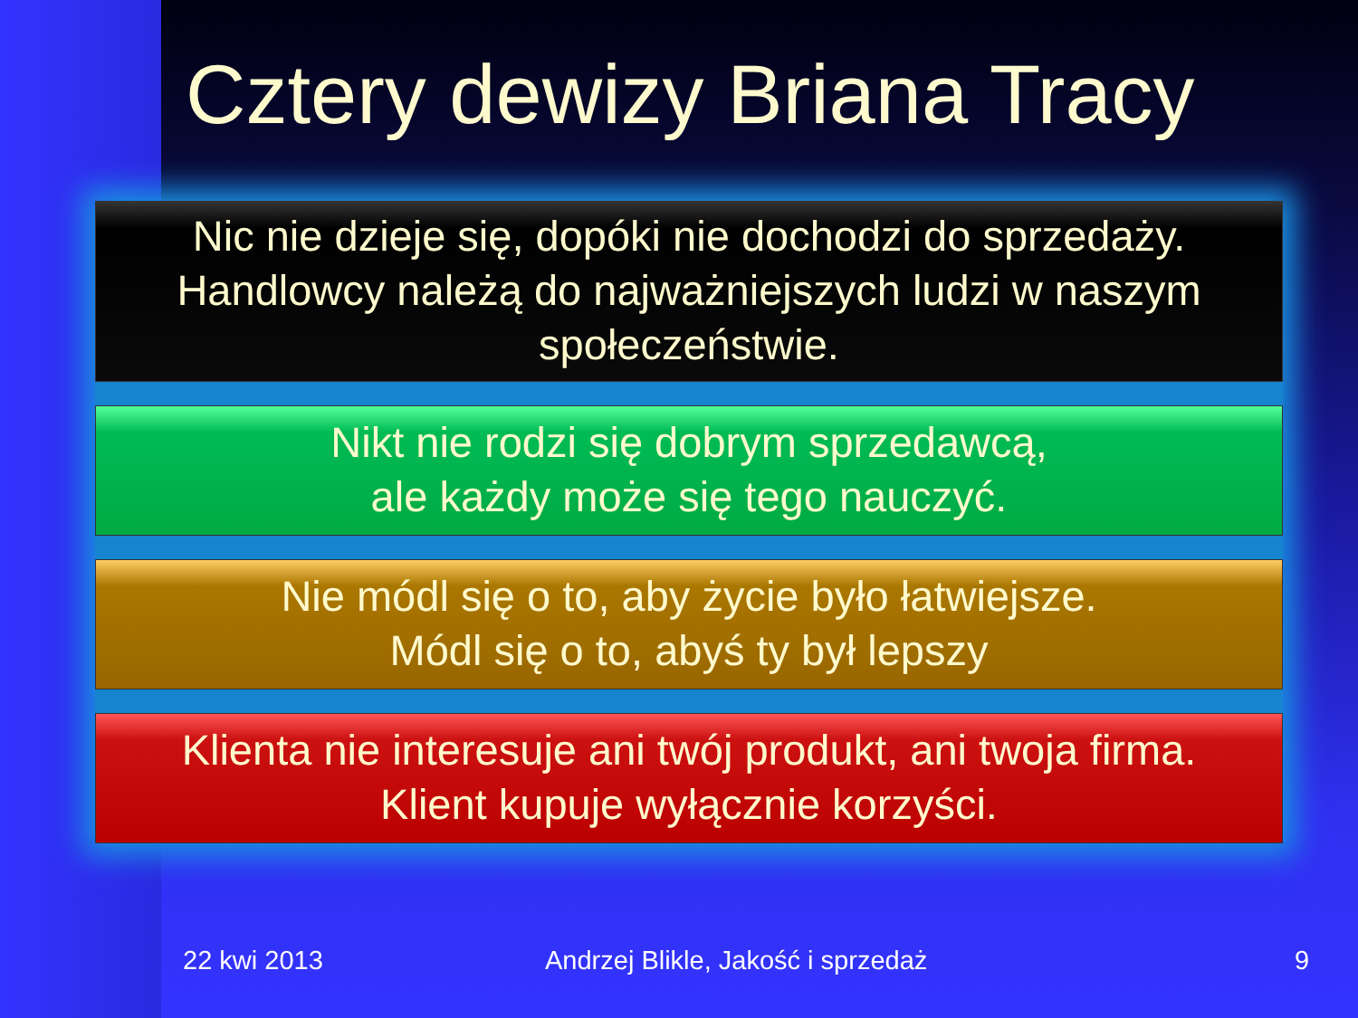Cztery dewizy Briana Tracy
Nic nie dzieje się, dopóki nie dochodzi do sprzedaży.
Handlowcy należą do najważniejszych ludzi w naszym
społeczeństwie.
Nikt nie rodzi się dobrym sprzedawcą,
ale każdy może się tego nauczyć.
Nie módl się o to, aby życie było łatwiejsze.
Módl się o to, abyś ty był lepszy
Klienta nie interesuje ani twój produkt, ani twoja firma.
Klient kupuje wyłącznie korzyści.
22 kwi 2013 Andrzej Blikle, Jakość i sprzedaż 9